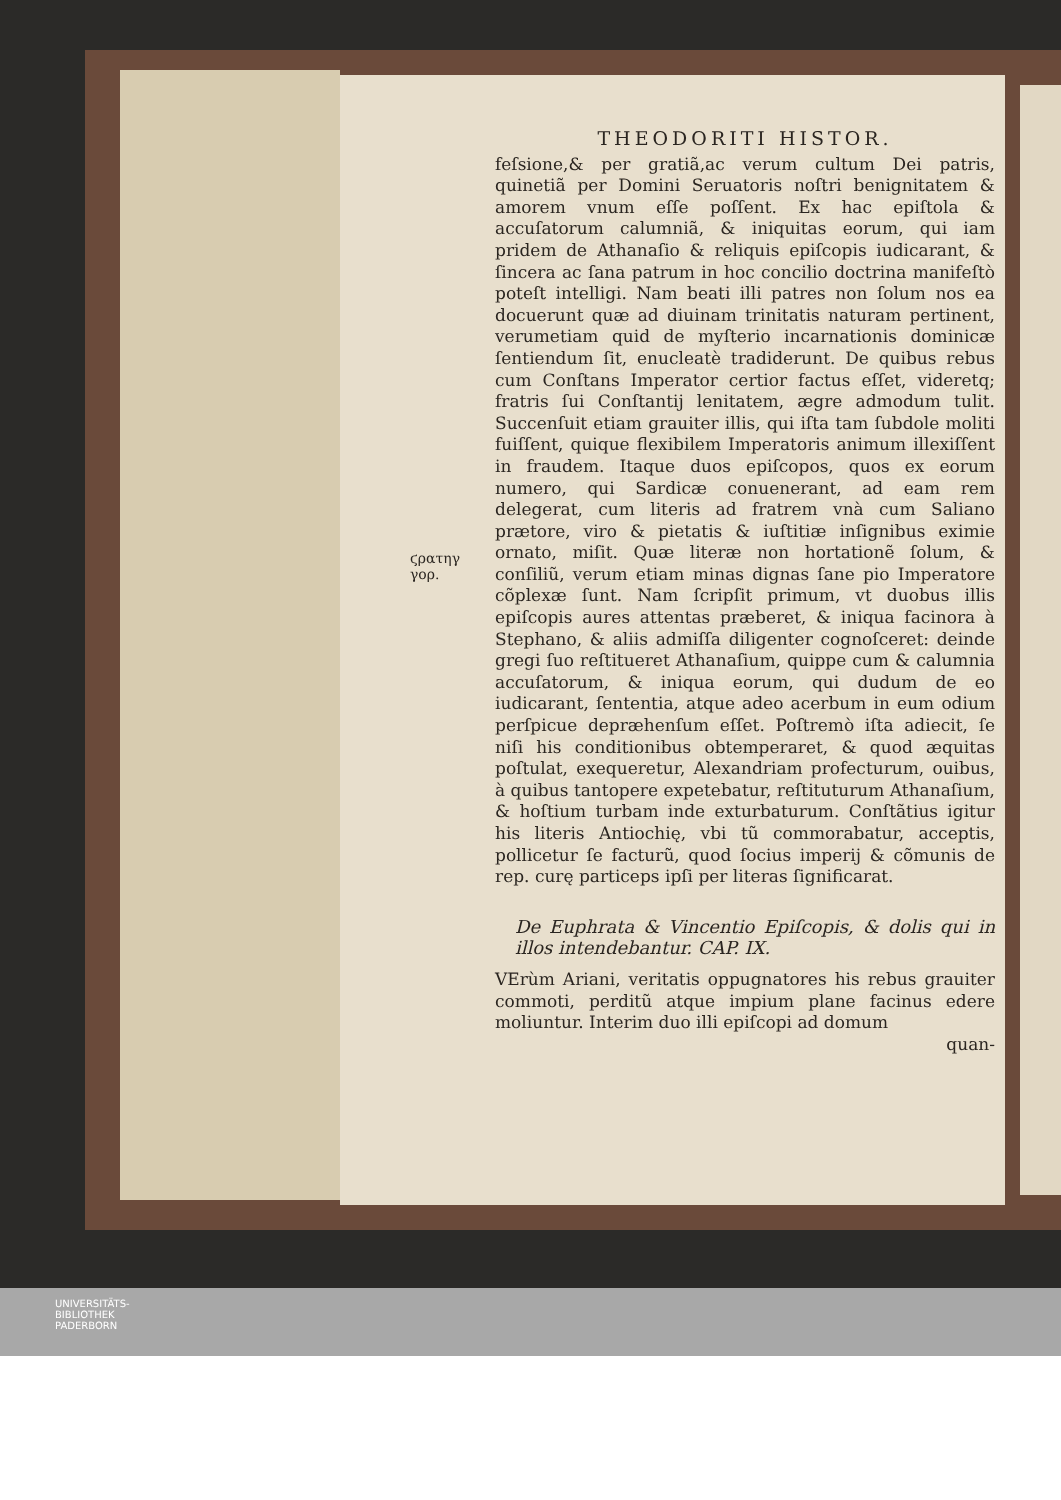ϛρατηγ
γορ.
THEODORITI HISTOR.
feſsione,& per gratiã,ac verum cultum Dei patris, quinetiã per Domini Seruatoris noſtri benignitatem & amorem vnum eſſe poſſent. Ex hac epiſtola & accuſatorum calumniã, & iniquitas eorum, qui iam pridem de Athanaſio & reliquis epiſcopis iudicarant, & ſincera ac ſana patrum in hoc concilio doctrina manifeſtò poteſt intelligi. Nam beati illi patres non ſolum nos ea docuerunt quæ ad diuinam trinitatis naturam pertinent, verumetiam quid de myſterio incarnationis dominicæ ſentiendum ſit, enucleatè tradiderunt. De quibus rebus cum Conſtans Imperator certior factus eſſet, videretq; fratris ſui Conſtantij lenitatem, ægre admodum tulit. Succenſuit etiam grauiter illis, qui iſta tam ſubdole moliti fuiſſent, quique flexibilem Imperatoris animum illexiſſent in fraudem. Itaque duos epiſcopos, quos ex eorum numero, qui Sardicæ conuenerant, ad eam rem delegerat, cum literis ad fratrem vnà cum Saliano prætore, viro & pietatis & iuſtitiæ inſignibus eximie ornato, miſit. Quæ literæ non hortationẽ ſolum, & conſiliũ, verum etiam minas dignas ſane pio Imperatore cõplexæ ſunt. Nam ſcripſit primum, vt duobus illis epiſcopis aures attentas præberet, & iniqua facinora à Stephano, & aliis admiſſa diligenter cognoſceret: deinde gregi ſuo reſtitueret Athanaſium, quippe cum & calumnia accuſatorum, & iniqua eorum, qui dudum de eo iudicarant, ſententia, atque adeo acerbum in eum odium perſpicue depræhenſum eſſet. Poſtremò iſta adiecit, ſe niſi his conditionibus obtemperaret, & quod æquitas poſtulat, exequeretur, Alexandriam profecturum, ouibus, à quibus tantopere expetebatur, reſtituturum Athanaſium, & hoſtium turbam inde exturbaturum. Conſtãtius igitur his literis Antiochię, vbi tũ commorabatur, acceptis, pollicetur ſe facturũ, quod ſocius imperij & cõmunis de rep. curę particeps ipſi per literas ſignificarat.
De Euphrata & Vincentio Epiſcopis, & dolis qui in illos intendebantur. CAP. IX.
VErùm Ariani, veritatis oppugnatores his rebus grauiter commoti, perditũ atque impium plane facinus edere moliuntur. Interim duo illi epiſcopi ad domum
quan-
UNIVERSITÄTS-
BIBLIOTHEK
PADERBORN